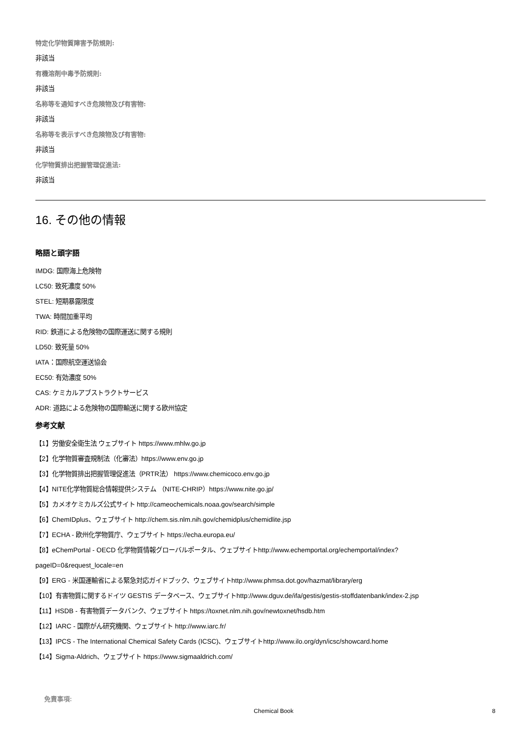特定化学物質障害予防規則:
非該当
有機溶剤中毒予防規則:
非該当
名称等を通知すべき危険物及び有害物:
非該当
名称等を表示すべき危険物及び有害物:
非該当
化学物質排出把握管理促進法:
非該当
16. その他の情報
略語と頭字語
IMDG: 国際海上危険物
LC50: 致死濃度 50%
STEL: 短期暴露限度
TWA: 時間加重平均
RID: 鉄道による危険物の国際運送に関する規則
LD50: 致死量 50%
IATA：国際航空運送協会
EC50: 有効濃度 50%
CAS: ケミカルアブストラクトサービス
ADR: 道路による危険物の国際輸送に関する欧州協定
参考文献
【1】労働安全衛生法 ウェブサイト https://www.mhlw.go.jp
【2】化学物質審査規制法（化審法）https://www.env.go.jp
【3】化学物質排出把握管理促進法（PRTR法） https://www.chemicoco.env.go.jp
【4】NITE化学物質総合情報提供システム （NITE-CHRIP）https://www.nite.go.jp/
【5】カメオケミカルズ公式サイト http://cameochemicals.noaa.gov/search/simple
【6】ChemIDplus、ウェブサイト http://chem.sis.nlm.nih.gov/chemidplus/chemidlite.jsp
【7】ECHA - 欧州化学物質庁、ウェブサイト https://echa.europa.eu/
【8】eChemPortal - OECD 化学物質情報グローバルポータル、ウェブサイトhttp://www.echemportal.org/echemportal/index?
pageID=0&request_locale=en
【9】ERG - 米国運輸省による緊急対応ガイドブック、ウェブサイトhttp://www.phmsa.dot.gov/hazmat/library/erg
【10】有害物質に関するドイツ GESTIS データベース、ウェブサイトhttp://www.dguv.de/ifa/gestis/gestis-stoffdatenbank/index-2.jsp
【11】HSDB - 有害物質データバンク、ウェブサイト https://toxnet.nlm.nih.gov/newtoxnet/hsdb.htm
【12】IARC - 国際がん研究機関、ウェブサイト http://www.iarc.fr/
【13】IPCS - The International Chemical Safety Cards (ICSC)、ウェブサイトhttp://www.ilo.org/dyn/icsc/showcard.home
【14】Sigma-Aldrich、ウェブサイト https://www.sigmaaldrich.com/
免責事項:
Chemical Book 8